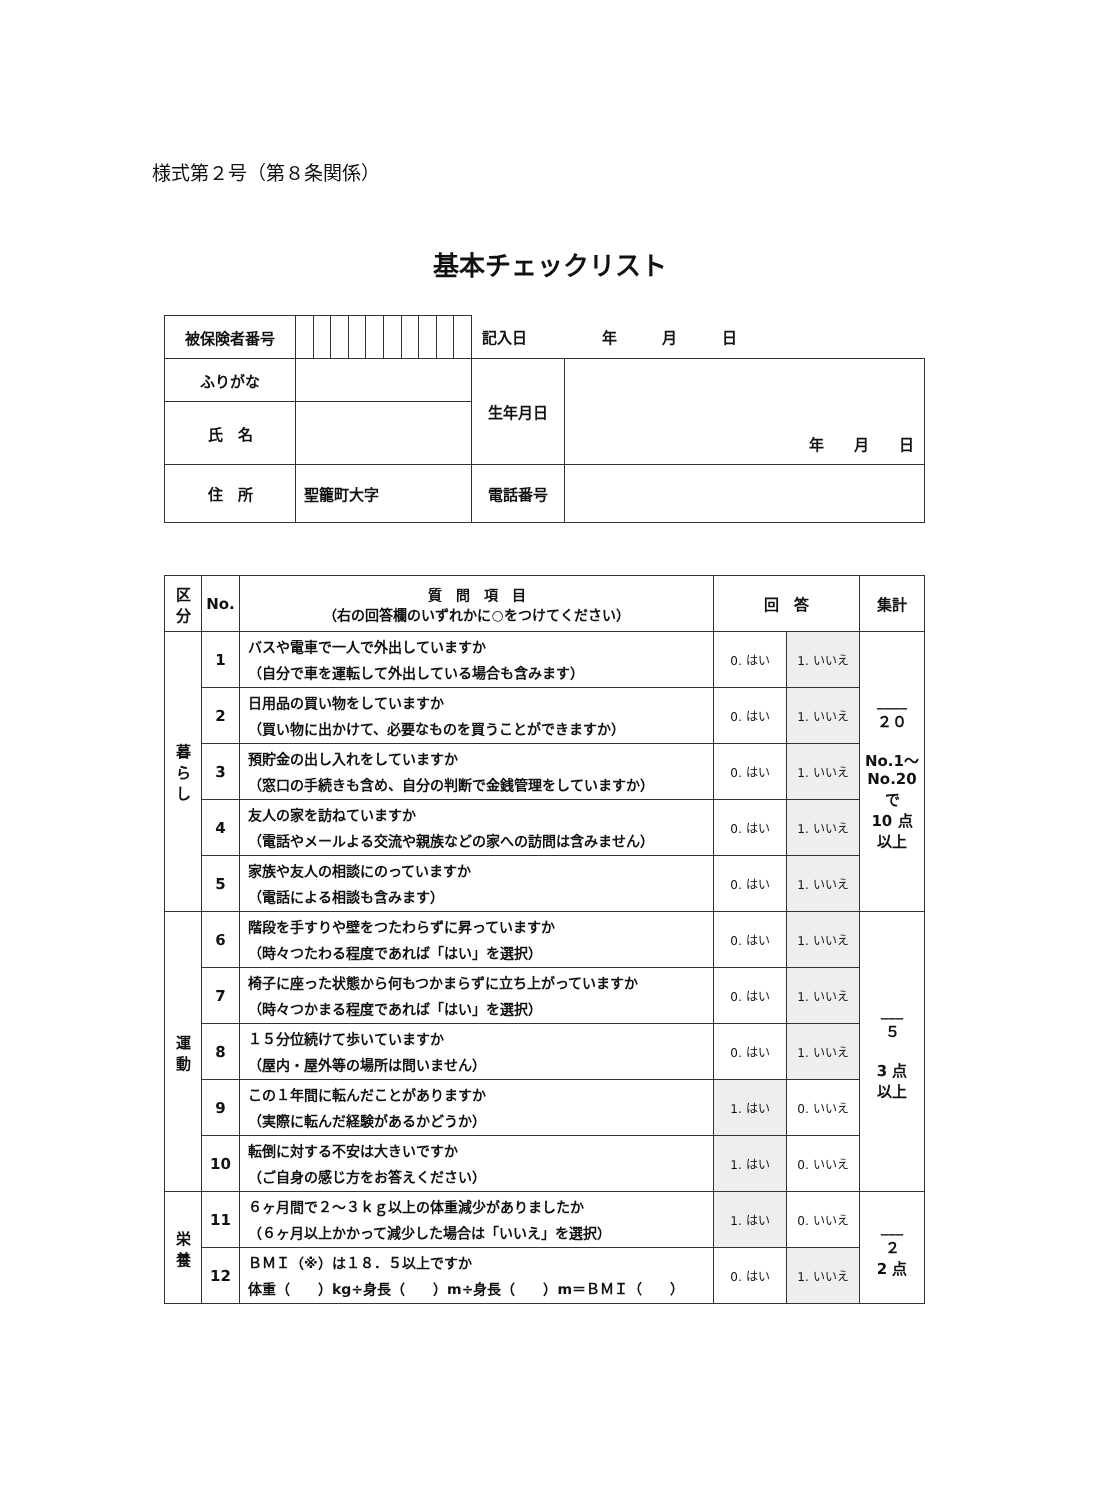様式第２号（第８条関係）
基本チェックリスト
| 被保険者番号 | | | | | | | | | | | 記入日 年 月 日 | |
| ふりがな | | | | | | | | | | | 生年月日 | 年 月 日 |
| 氏 名 | | | | | | | | | | | | |
| 住 所 | 聖籠町大字 | | | | | | | | | | 電話番号 | |
| 区 分 | No. | 質 問 項 目 （右の回答欄のいずれかに○をつけてください） | 回 答 | | 集計 |
| --- | --- | --- | --- | --- | --- |
| 暮 ら し | 1 | バスや電車で一人で外出していますか （自分で車を運転して外出している場合も含みます） | 0. はい | 1. いいえ | ____ ２０ No.1～ No.20 で 10 点 以上 |
| | 2 | 日用品の買い物をしていますか （買い物に出かけて、必要なものを買うことができますか） | 0. はい | 1. いいえ | |
| | 3 | 預貯金の出し入れをしていますか （窓口の手続きも含め、自分の判断で金銭管理をしていますか） | 0. はい | 1. いいえ | |
| | 4 | 友人の家を訪ねていますか （電話やメールよる交流や親族などの家への訪問は含みません） | 0. はい | 1. いいえ | |
| | 5 | 家族や友人の相談にのっていますか （電話による相談も含みます） | 0. はい | 1. いいえ | |
| 運 動 | 6 | 階段を手すりや壁をつたわらずに昇っていますか （時々つたわる程度であれば「はい」を選択） | 0. はい | 1. いいえ | ___ ５ 3 点 以上 |
| | 7 | 椅子に座った状態から何もつかまらずに立ち上がっていますか （時々つかまる程度であれば「はい」を選択） | 0. はい | 1. いいえ | |
| | 8 | １５分位続けて歩いていますか （屋内・屋外等の場所は問いません） | 0. はい | 1. いいえ | |
| | 9 | この１年間に転んだことがありますか （実際に転んだ経験があるかどうか） | 1. はい | 0. いいえ | |
| | 10 | 転倒に対する不安は大きいですか （ご自身の感じ方をお答えください） | 1. はい | 0. いいえ | |
| 栄 養 | 11 | ６ヶ月間で２～３ｋｇ以上の体重減少がありましたか （６ヶ月以上かかって減少した場合は「いいえ」を選択） | 1. はい | 0. いいえ | ___ ２ 2 点 |
| | 12 | ＢＭＩ（※）は１８．５以上ですか 体重（ ）kg÷身長（ ）m÷身長（ ）m＝ＢＭＩ（ ） | 0. はい | 1. いいえ | |